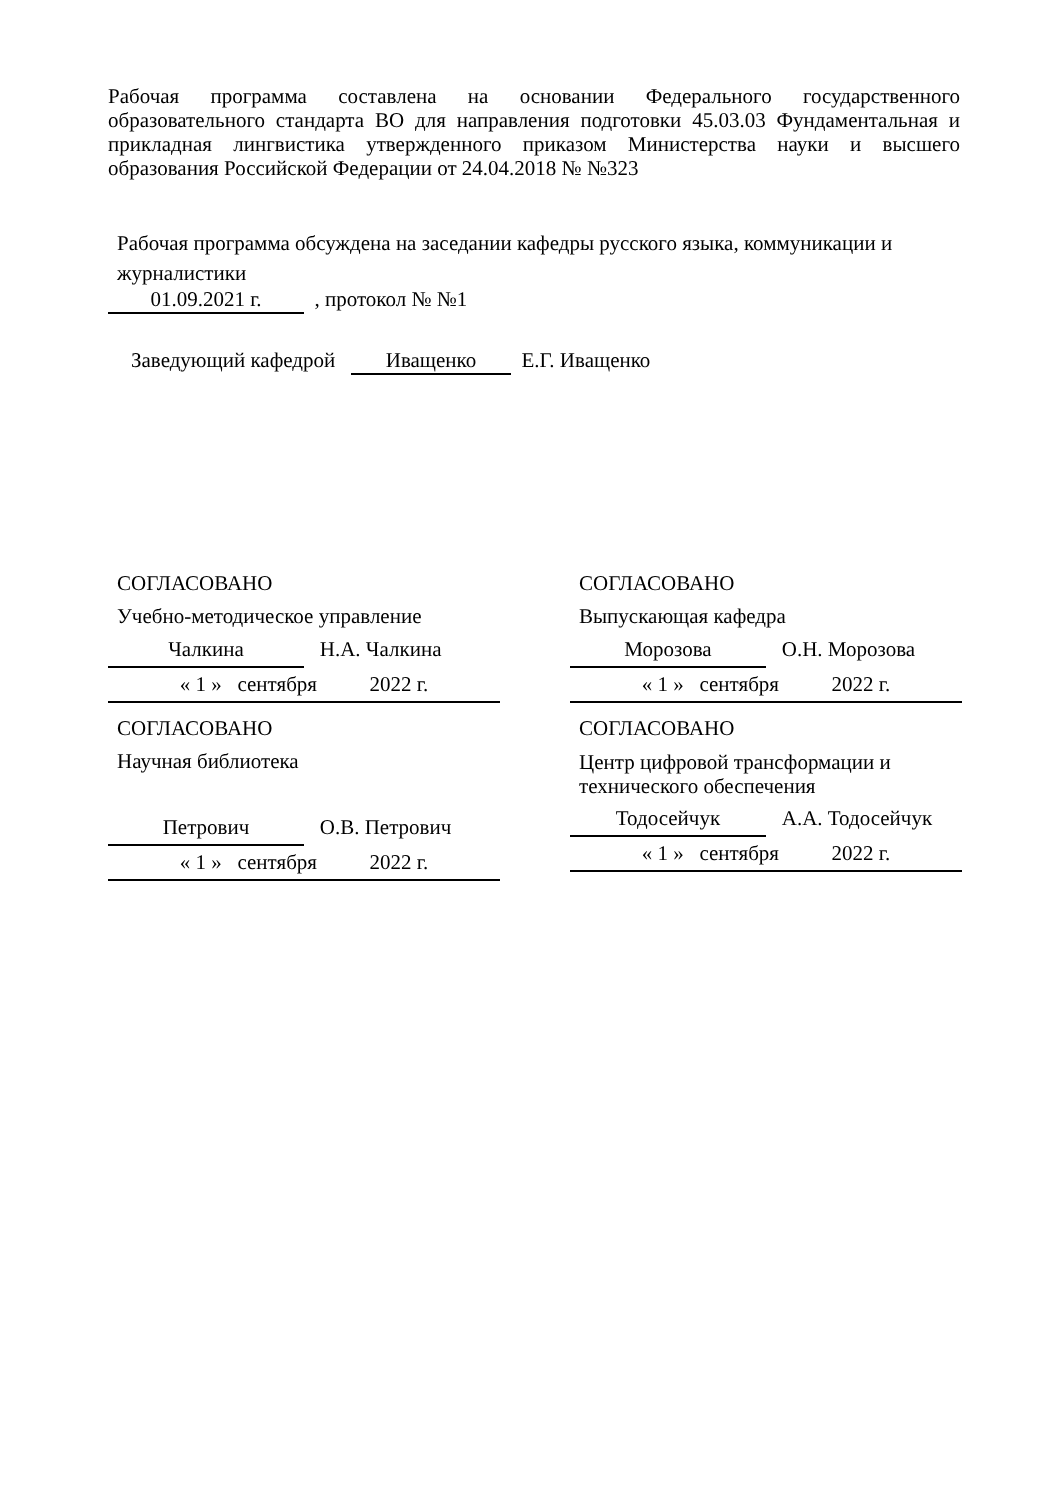Рабочая программа составлена на основании Федерального государственного образовательного стандарта ВО для направления подготовки 45.03.03 Фундаментальная и прикладная лингвистика утвержденного приказом Министерства науки и высшего образования Российской Федерации от 24.04.2018 № №323
Рабочая программа обсуждена на заседании кафедры русского языка, коммуникации и журналистики
01.09.2021 г. , протокол № №1
Заведующий кафедрой Иващенко Е.Г. Иващенко
СОГЛАСОВАНО
Учебно-методическое управление
Чалкина Н.А. Чалкина
« 1 » сентября 2022 г.
СОГЛАСОВАНО
Выпускающая кафедра
Морозова О.Н. Морозова
« 1 » сентября 2022 г.
СОГЛАСОВАНО
Научная библиотека
Петрович О.В. Петрович
« 1 » сентября 2022 г.
СОГЛАСОВАНО
Центр цифровой трансформации и технического обеспечения
Тодосейчук А.А. Тодосейчук
« 1 » сентября 2022 г.